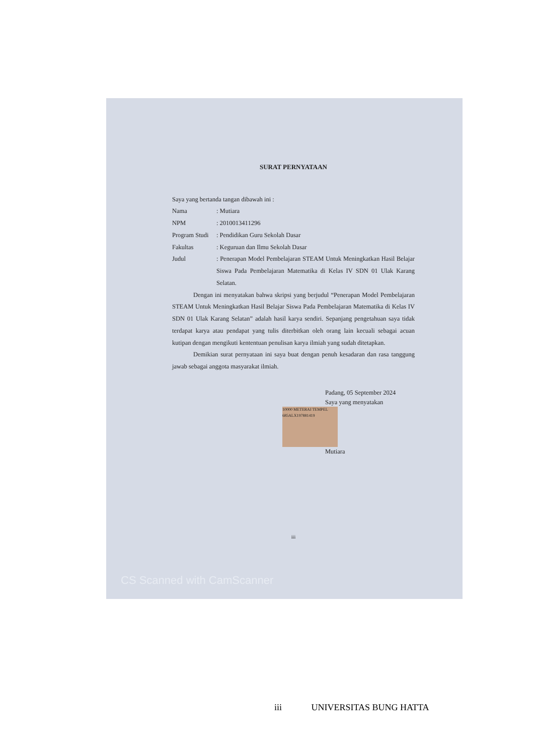SURAT PERNYATAAN
Saya yang bertanda tangan dibawah ini :
Nama: Mutiara
NPM: 2010013411296
Program Studi: Pendidikan Guru Sekolah Dasar
Fakultas: Keguruan dan Ilmu Sekolah Dasar
Judul: Penerapan Model Pembelajaran STEAM Untuk Meningkatkan Hasil Belajar Siswa Pada Pembelajaran Matematika di Kelas IV SDN 01 Ulak Karang Selatan.
Dengan ini menyatakan bahwa skripsi yang berjudul “Penerapan Model Pembelajaran STEAM Untuk Meningkatkan Hasil Belajar Siswa Pada Pembelajaran Matematika di Kelas IV SDN 01 Ulak Karang Selatan” adalah hasil karya sendiri. Sepanjang pengetahuan saya tidak terdapat karya atau pendapat yang tulis diterbitkan oleh orang lain kecuali sebagai acuan kutipan dengan mengikuti kententuan penulisan karya ilmiah yang sudah ditetapkan.
Demikian surat pernyataan ini saya buat dengan penuh kesadaran dan rasa tanggung jawab sebagai anggota masyarakat ilmiah.
Padang, 05 September 2024
Saya yang menyatakan
10000 METERAI TEMPEL 685ALX197881419
Mutiara
iii
CS Scanned with CamScanner
iii UNIVERSITAS BUNG HATTA